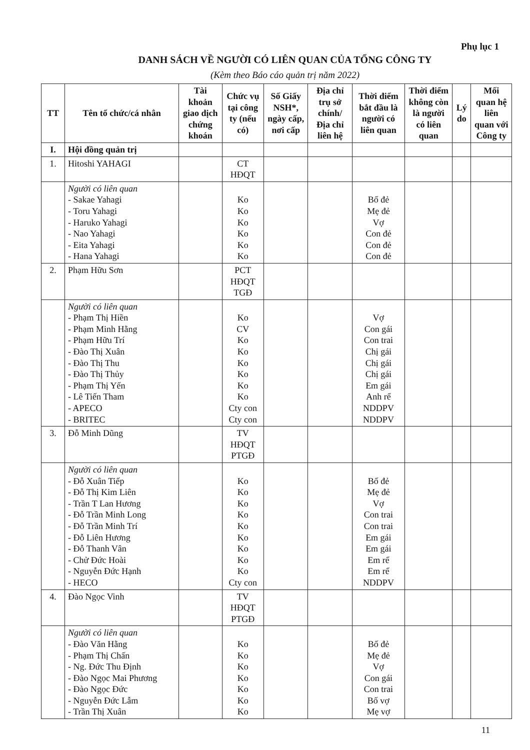Phụ lục 1
DANH SÁCH VỀ NGƯỜI CÓ LIÊN QUAN CỦA TỔNG CÔNG TY
(Kèm theo Báo cáo quản trị năm 2022)
| TT | Tên tổ chức/cá nhân | Tài khoản giao dịch chứng khoán | Chức vụ tại công ty (nếu có) | Số Giấy NSH*, ngày cấp, nơi cấp | Địa chỉ trụ sở chính/ Địa chỉ liên hệ | Thời điểm bắt đầu là người có liên quan | Thời điểm không còn là người có liên quan | Lý do | Mối quan hệ liên quan với Công ty |
| --- | --- | --- | --- | --- | --- | --- | --- | --- | --- |
| I. | Hội đồng quản trị | | | | | | | | |
| 1. | Hitoshi YAHAGI | | CT HĐQT | | | | | | |
| | Người có liên quan - Sakae Yahagi - Toru Yahagi - Haruko Yahagi - Nao Yahagi - Eita Yahagi - Hana Yahagi | | Ko Ko Ko Ko Ko Ko | | | Bố đẻ Mẹ đẻ Vợ Con đẻ Con đẻ Con đẻ | | | |
| 2. | Phạm Hữu Sơn | | PCT HĐQT TGĐ | | | | | | |
| | Người có liên quan - Phạm Thị Hiền - Phạm Minh Hằng - Phạm Hữu Trí - Đào Thị Xuân - Đào Thị Thu - Đào Thị Thủy - Phạm Thị Yến - Lê Tiến Tham - APECO - BRITEC | | Ko CV Ko Ko Ko Ko Ko Ko Cty con Cty con | | | Vợ Con gái Con trai Chị gái Chị gái Chị gái Em gái Anh rể NDDPV NDDPV | | | |
| 3. | Đỗ Minh Dũng | | TV HĐQT PTGĐ | | | | | | |
| | Người có liên quan - Đỗ Xuân Tiếp - Đỗ Thị Kim Liên - Trần T Lan Hương - Đỗ Trần Minh Long - Đỗ Trần Minh Trí - Đỗ Liên Hương - Đỗ Thanh Vân - Chử Đức Hoài - Nguyễn Đức Hạnh - HECO | | Ko Ko Ko Ko Ko Ko Ko Ko Ko Cty con | | | Bố đẻ Mẹ đẻ Vợ Con trai Con trai Em gái Em gái Em rể Em rể NDDPV | | | |
| 4. | Đào Ngọc Vinh | | TV HĐQT PTGĐ | | | | | | |
| | Người có liên quan - Đào Văn Hằng - Phạm Thị Chấn - Ng. Đức Thu Định - Đào Ngọc Mai Phương - Đào Ngọc Đức - Nguyễn Đức Lẫm - Trần Thị Xuân | | Ko Ko Ko Ko Ko Ko Ko | | | Bố đẻ Mẹ đẻ Vợ Con gái Con trai Bố vợ Mẹ vợ | | | |
11